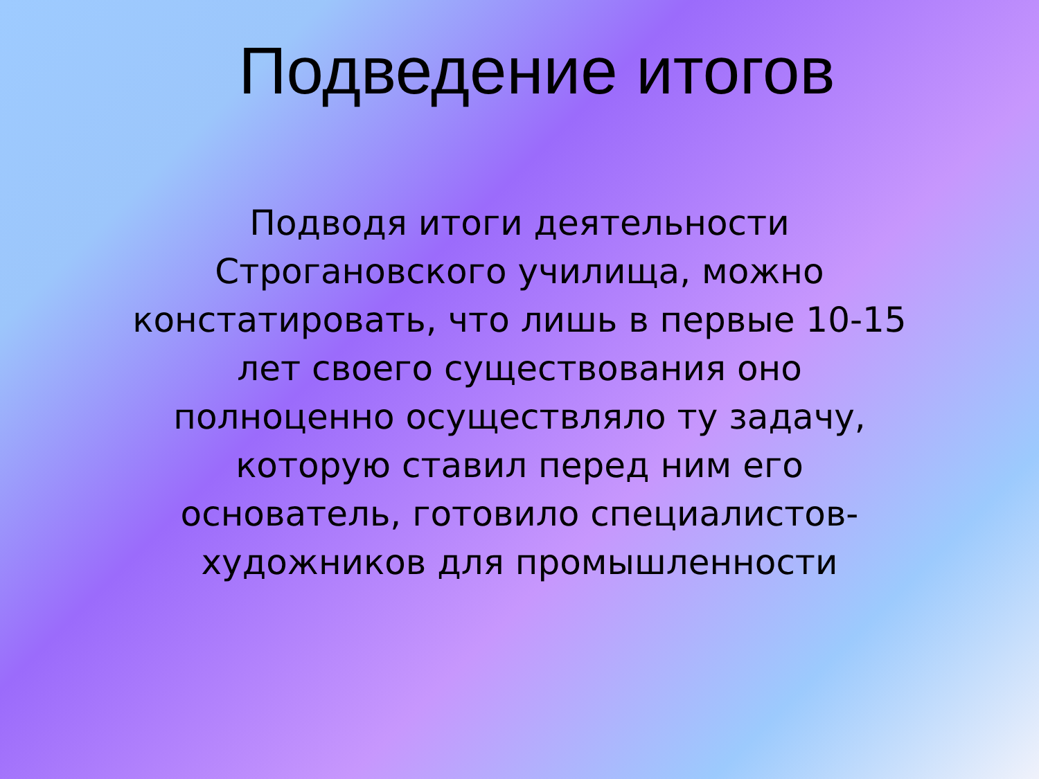Подведение итогов
Подводя итоги деятельности Строгановского училища, можно констатировать, что лишь в первые 10-15 лет своего существования оно полноценно осуществляло ту задачу, которую ставил перед ним его основатель, готовило специалистов-художников для промышленности